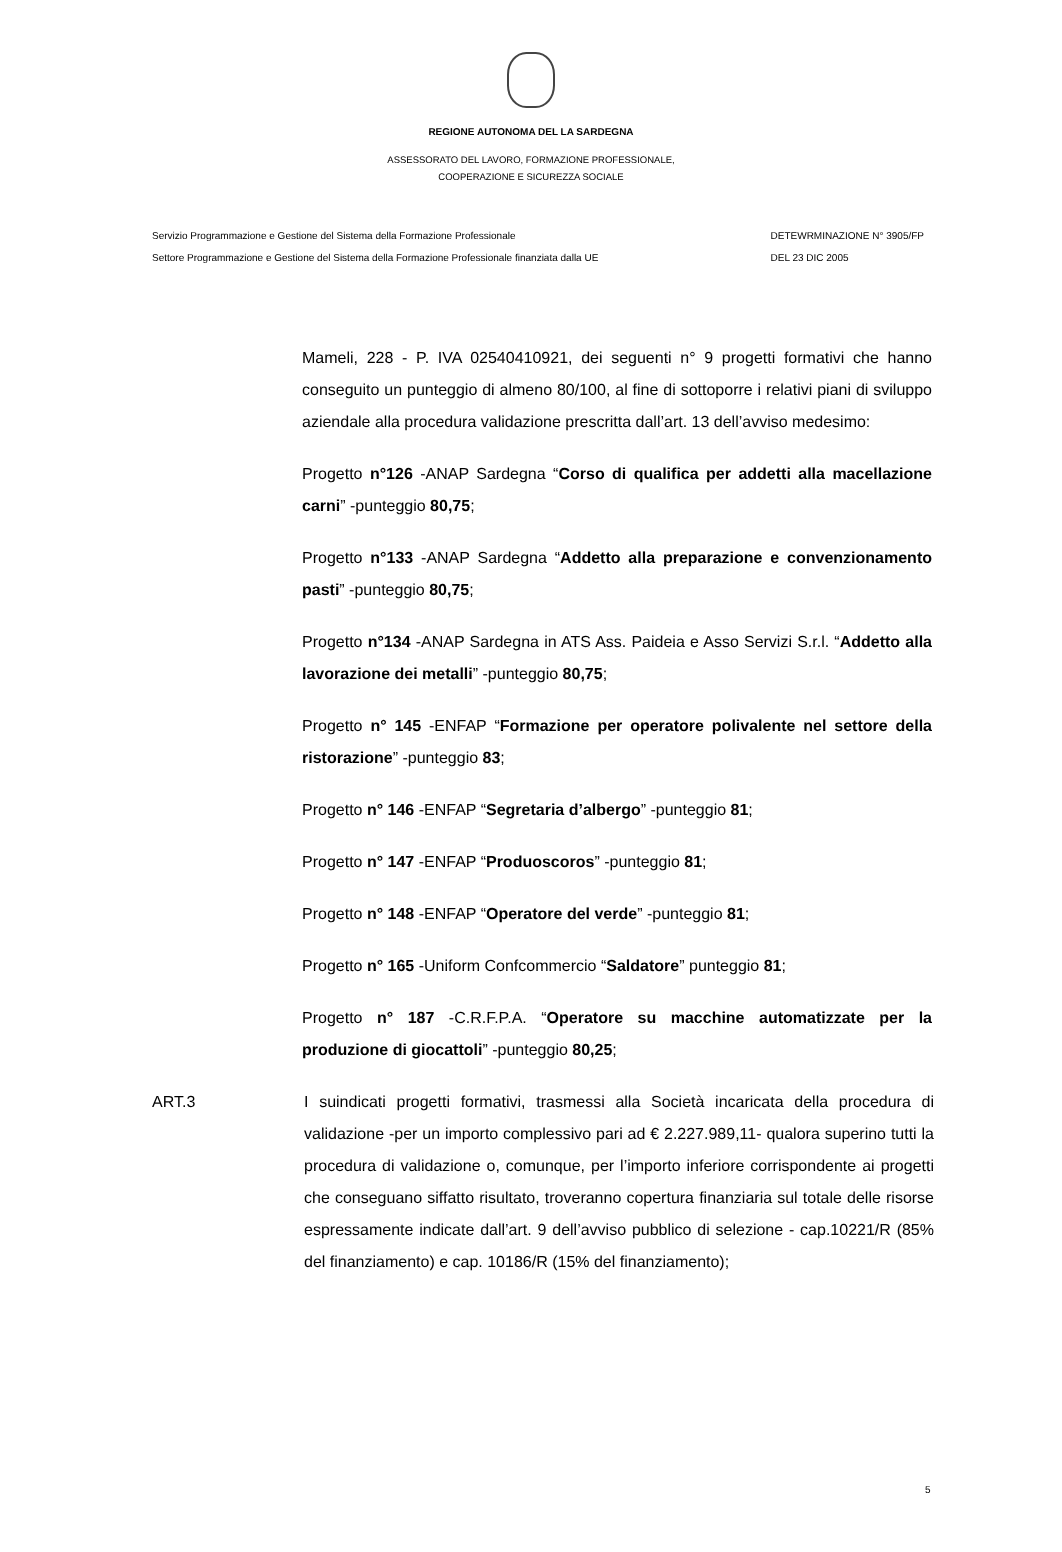REGIONE AUTONOMA DEL LA SARDEGNA
ASSESSORATO DEL LAVORO, FORMAZIONE PROFESSIONALE,
COOPERAZIONE E SICUREZZA SOCIALE
Servizio Programmazione e Gestione del Sistema della Formazione Professionale
Settore Programmazione e Gestione del Sistema della Formazione Professionale finanziata dalla UE
DETEWRMINAZIONE N° 3905/FP
DEL 23 DIC 2005
Mameli, 228 - P. IVA 02540410921, dei seguenti n° 9 progetti formativi che hanno conseguito un punteggio di almeno 80/100, al fine di sottoporre i relativi piani di sviluppo aziendale alla procedura validazione prescritta dall’art. 13 dell’avviso medesimo:
Progetto n°126 -ANAP Sardegna “Corso di qualifica per addetti alla macellazione carni” -punteggio 80,75;
Progetto n°133 -ANAP Sardegna “Addetto alla preparazione e convenzionamento pasti” -punteggio 80,75;
Progetto n°134 -ANAP Sardegna in ATS Ass. Paideia e Asso Servizi S.r.l. “Addetto alla lavorazione dei metalli” -punteggio 80,75;
Progetto n° 145 -ENFAP “Formazione per operatore polivalente nel settore della ristorazione” -punteggio 83;
Progetto n° 146 -ENFAP “Segretaria d’albergo” -punteggio 81;
Progetto n° 147 -ENFAP “Produoscoros” -punteggio 81;
Progetto n° 148 -ENFAP “Operatore del verde” -punteggio 81;
Progetto n° 165 -Uniform Confcommercio “Saldatore” punteggio 81;
Progetto n° 187 -C.R.F.P.A. “Operatore su macchine automatizzate per la produzione di giocattoli” -punteggio 80,25;
ART.3 I suindicati progetti formativi, trasmessi alla Società incaricata della procedura di validazione -per un importo complessivo pari ad € 2.227.989,11- qualora superino tutti la procedura di validazione o, comunque, per l’importo inferiore corrispondente ai progetti che conseguano siffatto risultato, troveranno copertura finanziaria sul totale delle risorse espressamente indicate dall’art. 9 dell’avviso pubblico di selezione - cap.10221/R (85% del finanziamento) e cap. 10186/R (15% del finanziamento);
5